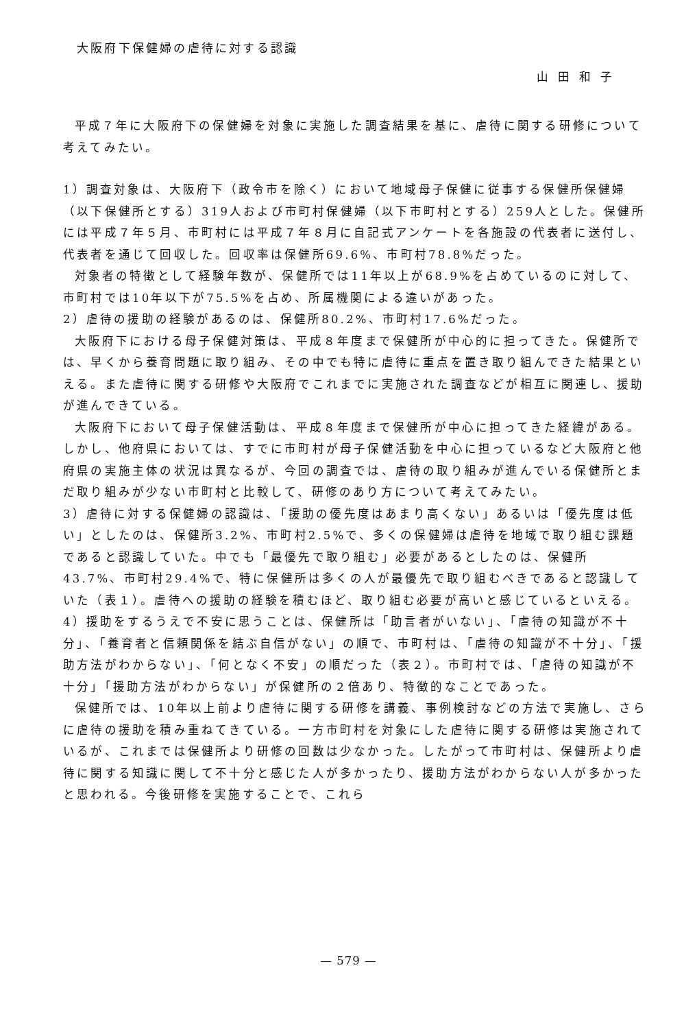大阪府下保健婦の虐待に対する認識
山田和子
平成７年に大阪府下の保健婦を対象に実施した調査結果を基に、虐待に関する研修について考えてみたい。
1）調査対象は、大阪府下（政令市を除く）において地域母子保健に従事する保健所保健婦（以下保健所とする）319人および市町村保健婦（以下市町村とする）259人とした。保健所には平成７年５月、市町村には平成７年８月に自記式アンケートを各施設の代表者に送付し、代表者を通じて回収した。回収率は保健所69.6%、市町村78.8%だった。
対象者の特徴として経験年数が、保健所では11年以上が68.9%を占めているのに対して、市町村では10年以下が75.5%を占め、所属機関による違いがあった。
2）虐待の援助の経験があるのは、保健所80.2%、市町村17.6%だった。
大阪府下における母子保健対策は、平成８年度まで保健所が中心的に担ってきた。保健所では、早くから養育問題に取り組み、その中でも特に虐待に重点を置き取り組んできた結果といえる。また虐待に関する研修や大阪府でこれまでに実施された調査などが相互に関連し、援助が進んできている。
大阪府下において母子保健活動は、平成８年度まで保健所が中心に担ってきた経緯がある。しかし、他府県においては、すでに市町村が母子保健活動を中心に担っているなど大阪府と他府県の実施主体の状況は異なるが、今回の調査では、虐待の取り組みが進んでいる保健所とまだ取り組みが少ない市町村と比較して、研修のあり方について考えてみたい。
3）虐待に対する保健婦の認識は、「援助の優先度はあまり高くない」あるいは「優先度は低い」としたのは、保健所3.2%、市町村2.5%で、多くの保健婦は虐待を地域で取り組む課題であると認識していた。中でも「最優先で取り組む」必要があるとしたのは、保健所43.7%、市町村29.4%で、特に保健所は多くの人が最優先で取り組むべきであると認識していた（表１）。虐待への援助の経験を積むほど、取り組む必要が高いと感じているといえる。
4）援助をするうえで不安に思うことは、保健所は「助言者がいない」、「虐待の知識が不十分」、「養育者と信頼関係を結ぶ自信がない」の順で、市町村は、「虐待の知識が不十分」、「援助方法がわからない」、「何となく不安」の順だった（表２）。市町村では、「虐待の知識が不十分」「援助方法がわからない」が保健所の２倍あり、特徴的なことであった。
保健所では、10年以上前より虐待に関する研修を講義、事例検討などの方法で実施し、さらに虐待の援助を積み重ねてきている。一方市町村を対象にした虐待に関する研修は実施されているが、これまでは保健所より研修の回数は少なかった。したがって市町村は、保健所より虐待に関する知識に関して不十分と感じた人が多かったり、援助方法がわからない人が多かったと思われる。今後研修を実施することで、これら
— 579 —